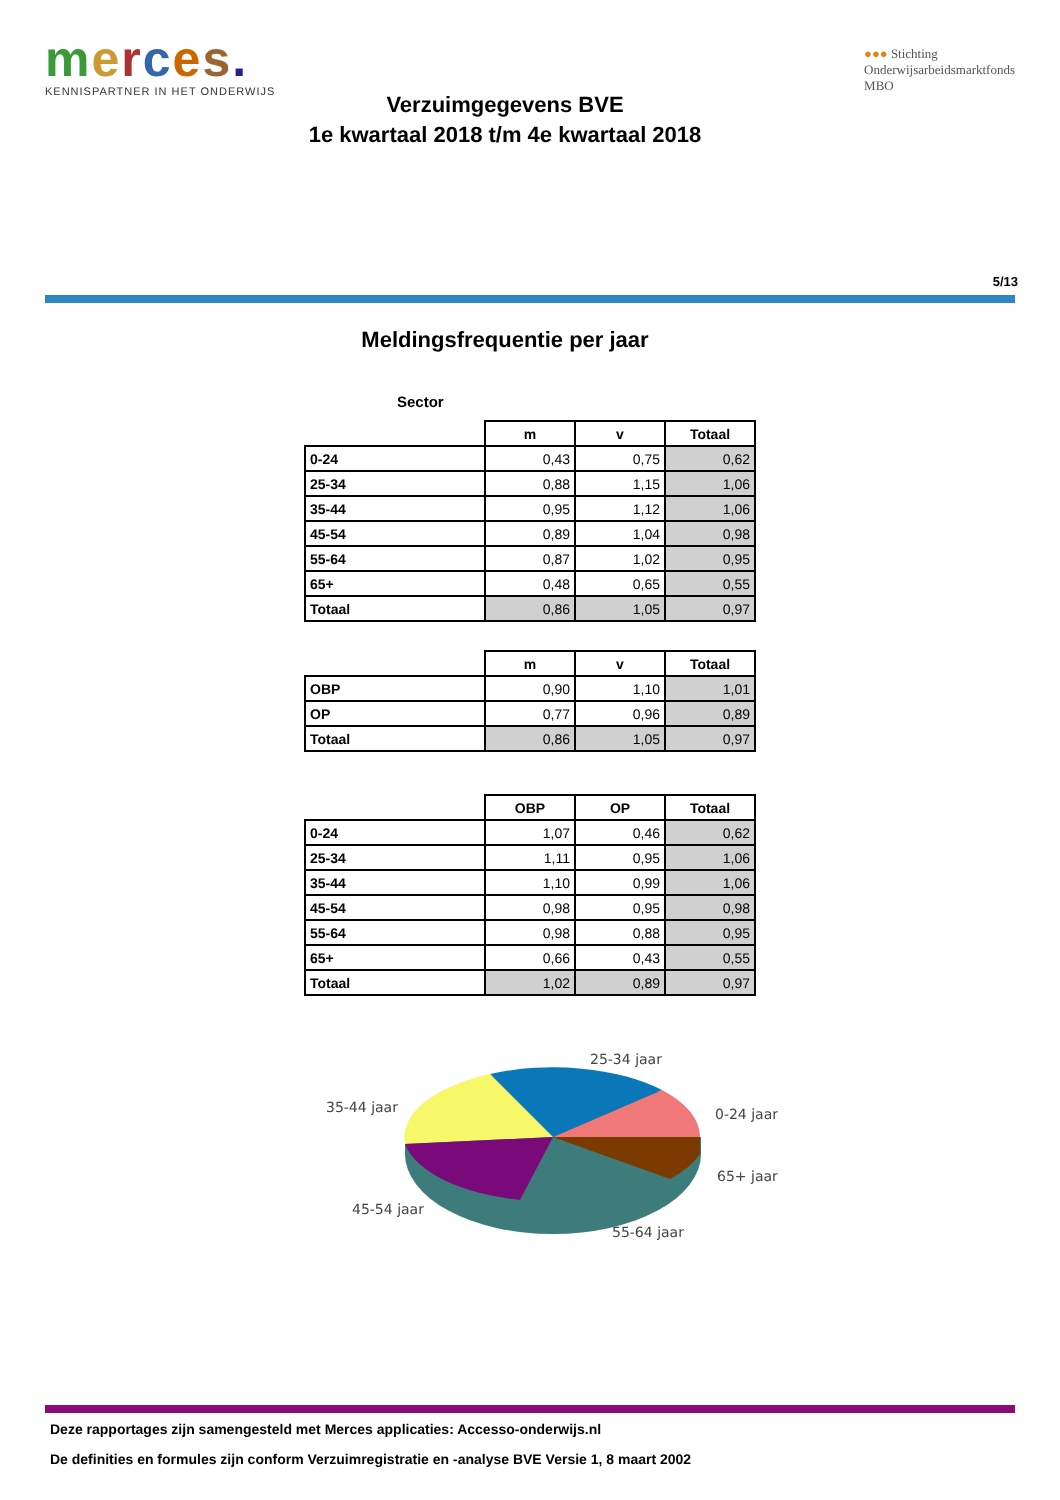merces.
KENNISPARTNER IN HET ONDERWIJS
●●● Stichting
Onderwijsarbeidsmarktfonds
MBO
Verzuimgegevens BVE
1e kwartaal 2018 t/m 4e kwartaal 2018
5/13
Meldingsfrequentie per jaar
Sector
| | m | v | Totaal |
| --- | --- | --- | --- |
| 0-24 | 0,43 | 0,75 | 0,62 |
| 25-34 | 0,88 | 1,15 | 1,06 |
| 35-44 | 0,95 | 1,12 | 1,06 |
| 45-54 | 0,89 | 1,04 | 0,98 |
| 55-64 | 0,87 | 1,02 | 0,95 |
| 65+ | 0,48 | 0,65 | 0,55 |
| Totaal | 0,86 | 1,05 | 0,97 |
| | m | v | Totaal |
| --- | --- | --- | --- |
| OBP | 0,90 | 1,10 | 1,01 |
| OP | 0,77 | 0,96 | 0,89 |
| Totaal | 0,86 | 1,05 | 0,97 |
| | OBP | OP | Totaal |
| --- | --- | --- | --- |
| 0-24 | 1,07 | 0,46 | 0,62 |
| 25-34 | 1,11 | 0,95 | 1,06 |
| 35-44 | 1,10 | 0,99 | 1,06 |
| 45-54 | 0,98 | 0,95 | 0,98 |
| 55-64 | 0,98 | 0,88 | 0,95 |
| 65+ | 0,66 | 0,43 | 0,55 |
| Totaal | 1,02 | 0,89 | 0,97 |
25-34 jaar
0-24 jaar
65+ jaar
55-64 jaar
45-54 jaar
35-44 jaar
Deze rapportages zijn samengesteld met Merces applicaties: Accesso-onderwijs.nl
De definities en formules zijn conform Verzuimregistratie en -analyse BVE Versie 1, 8 maart 2002